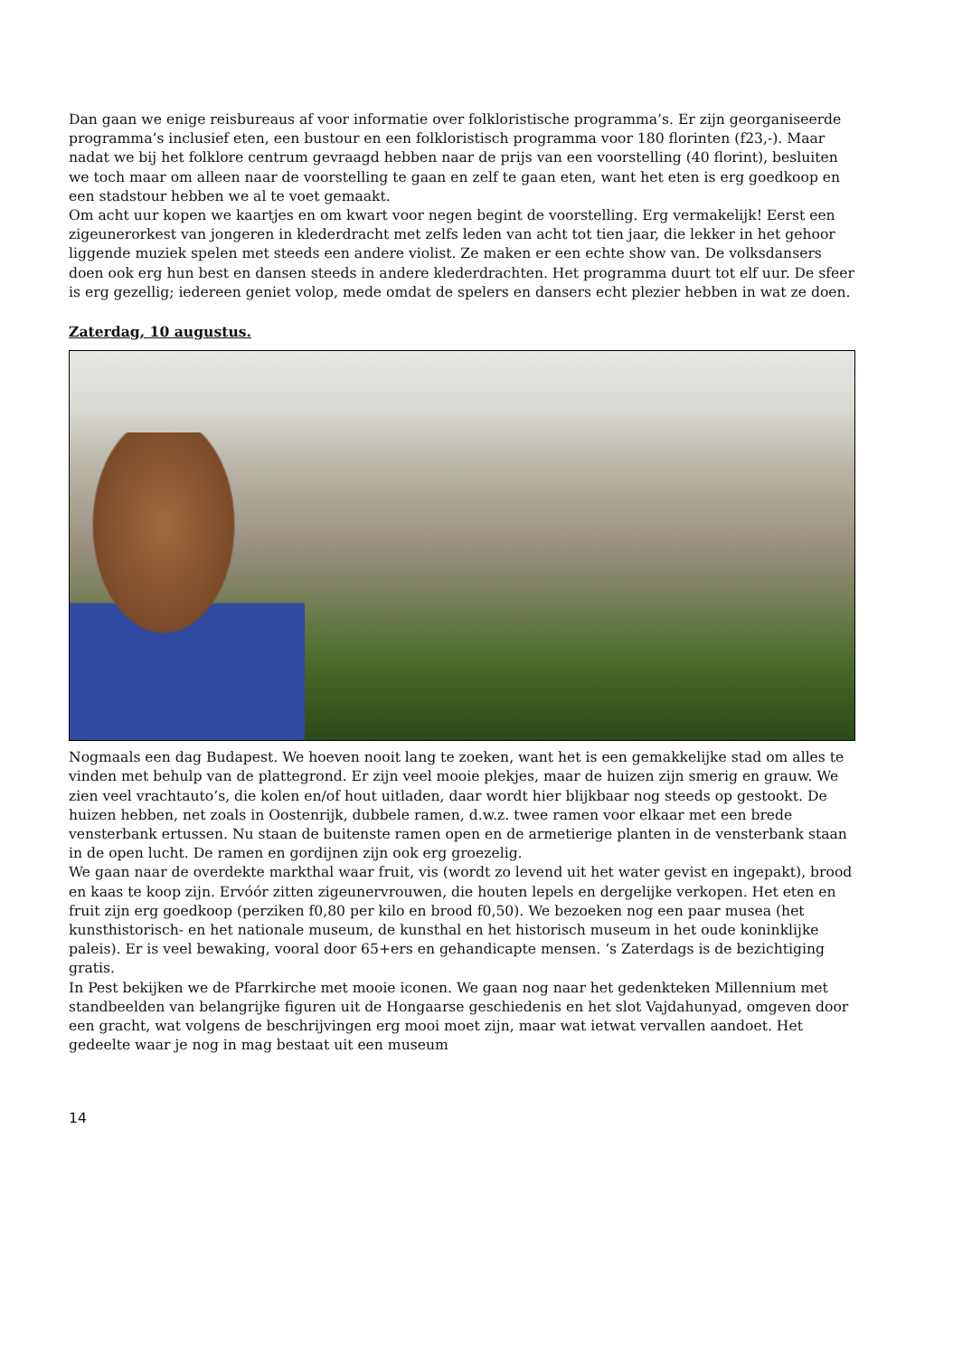Dan gaan we enige reisbureaus af voor informatie over folkloristische programma’s. Er zijn georganiseerde programma’s inclusief eten, een bustour en een folkloristisch programma voor 180 florinten (f23,-). Maar nadat we bij het folklore centrum gevraagd hebben naar de prijs van een voorstelling (40 florint), besluiten we toch maar om alleen naar de voorstelling te gaan en zelf te gaan eten, want het eten is erg goedkoop en een stadstour hebben we al te voet gemaakt.
Om acht uur kopen we kaartjes en om kwart voor negen begint de voorstelling. Erg vermakelijk! Eerst een zigeunerorkest van jongeren in klederdracht met zelfs leden van acht tot tien jaar, die lekker in het gehoor liggende muziek spelen met steeds een andere violist. Ze maken er een echte show van. De volksdansers doen ook erg hun best en dansen steeds in andere klederdrachten. Het programma duurt tot elf uur. De sfeer is erg gezellig; iedereen geniet volop, mede omdat de spelers en dansers echt plezier hebben in wat ze doen.
Zaterdag, 10 augustus.
Nogmaals een dag Budapest. We hoeven nooit lang te zoeken, want het is een gemakkelijke stad om alles te vinden met behulp van de plattegrond. Er zijn veel mooie plekjes, maar de huizen zijn smerig en grauw. We zien veel vrachtauto’s, die kolen en/of hout uitladen, daar wordt hier blijkbaar nog steeds op gestookt. De huizen hebben, net zoals in Oostenrijk, dubbele ramen, d.w.z. twee ramen voor elkaar met een brede vensterbank ertussen. Nu staan de buitenste ramen open en de armetierige planten in de vensterbank staan in de open lucht. De ramen en gordijnen zijn ook erg groezelig.
We gaan naar de overdekte markthal waar fruit, vis (wordt zo levend uit het water gevist en ingepakt), brood en kaas te koop zijn. Ervóór zitten zigeunervrouwen, die houten lepels en dergelijke verkopen. Het eten en fruit zijn erg goedkoop (perziken f0,80 per kilo en brood f0,50). We bezoeken nog een paar musea (het kunsthistorisch- en het nationale museum, de kunsthal en het historisch museum in het oude koninklijke paleis). Er is veel bewaking, vooral door 65+ers en gehandicapte mensen. ‘s Zaterdags is de bezichtiging gratis.
In Pest bekijken we de Pfarrkirche met mooie iconen. We gaan nog naar het gedenkteken Millennium met standbeelden van belangrijke figuren uit de Hongaarse geschiedenis en het slot Vajdahunyad, omgeven door een gracht, wat volgens de beschrijvingen erg mooi moet zijn, maar wat ietwat vervallen aandoet. Het gedeelte waar je nog in mag bestaat uit een museum
14